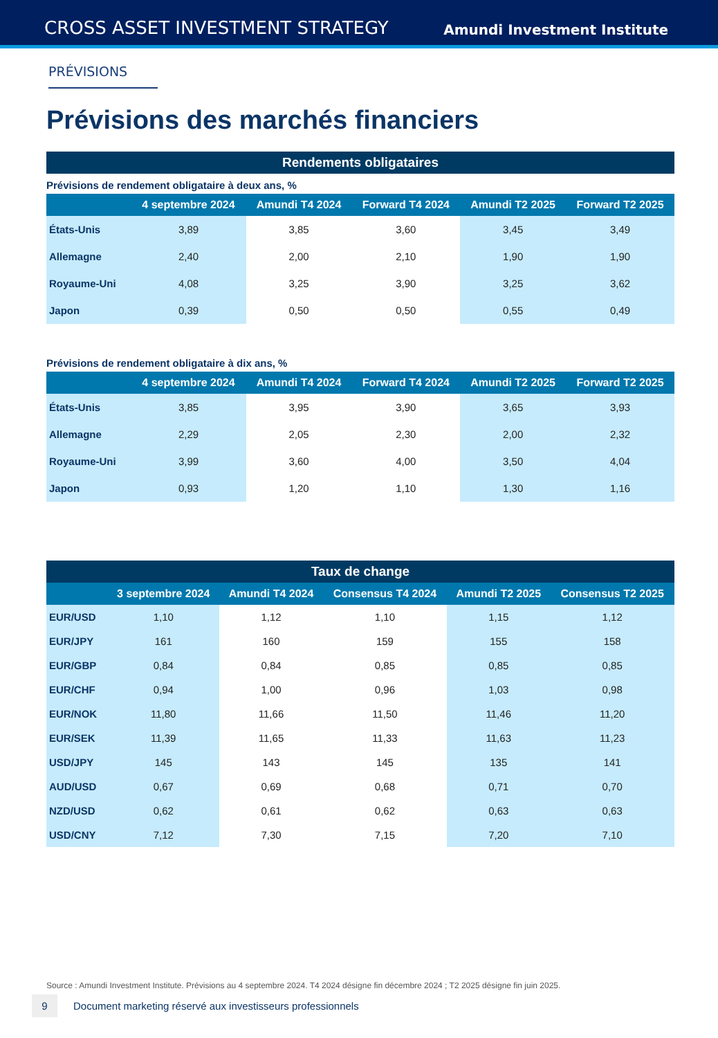CROSS ASSET INVESTMENT STRATEGY Amundi Investment Institute
PRÉVISIONS
Prévisions des marchés financiers
Rendements obligataires
Prévisions de rendement obligataire à deux ans, %
| | 4 septembre 2024 | Amundi T4 2024 | Forward T4 2024 | Amundi T2 2025 | Forward T2 2025 |
| --- | --- | --- | --- | --- | --- |
| États-Unis | 3,89 | 3,85 | 3,60 | 3,45 | 3,49 |
| Allemagne | 2,40 | 2,00 | 2,10 | 1,90 | 1,90 |
| Royaume-Uni | 4,08 | 3,25 | 3,90 | 3,25 | 3,62 |
| Japon | 0,39 | 0,50 | 0,50 | 0,55 | 0,49 |
Prévisions de rendement obligataire à dix ans, %
| | 4 septembre 2024 | Amundi T4 2024 | Forward T4 2024 | Amundi T2 2025 | Forward T2 2025 |
| --- | --- | --- | --- | --- | --- |
| États-Unis | 3,85 | 3,95 | 3,90 | 3,65 | 3,93 |
| Allemagne | 2,29 | 2,05 | 2,30 | 2,00 | 2,32 |
| Royaume-Uni | 3,99 | 3,60 | 4,00 | 3,50 | 4,04 |
| Japon | 0,93 | 1,20 | 1,10 | 1,30 | 1,16 |
Taux de change
| | 3 septembre 2024 | Amundi T4 2024 | Consensus T4 2024 | Amundi T2 2025 | Consensus T2 2025 |
| --- | --- | --- | --- | --- | --- |
| EUR/USD | 1,10 | 1,12 | 1,10 | 1,15 | 1,12 |
| EUR/JPY | 161 | 160 | 159 | 155 | 158 |
| EUR/GBP | 0,84 | 0,84 | 0,85 | 0,85 | 0,85 |
| EUR/CHF | 0,94 | 1,00 | 0,96 | 1,03 | 0,98 |
| EUR/NOK | 11,80 | 11,66 | 11,50 | 11,46 | 11,20 |
| EUR/SEK | 11,39 | 11,65 | 11,33 | 11,63 | 11,23 |
| USD/JPY | 145 | 143 | 145 | 135 | 141 |
| AUD/USD | 0,67 | 0,69 | 0,68 | 0,71 | 0,70 |
| NZD/USD | 0,62 | 0,61 | 0,62 | 0,63 | 0,63 |
| USD/CNY | 7,12 | 7,30 | 7,15 | 7,20 | 7,10 |
Source : Amundi Investment Institute. Prévisions au 4 septembre 2024. T4 2024 désigne fin décembre 2024 ; T2 2025 désigne fin juin 2025.
9
Document marketing réservé aux investisseurs professionnels